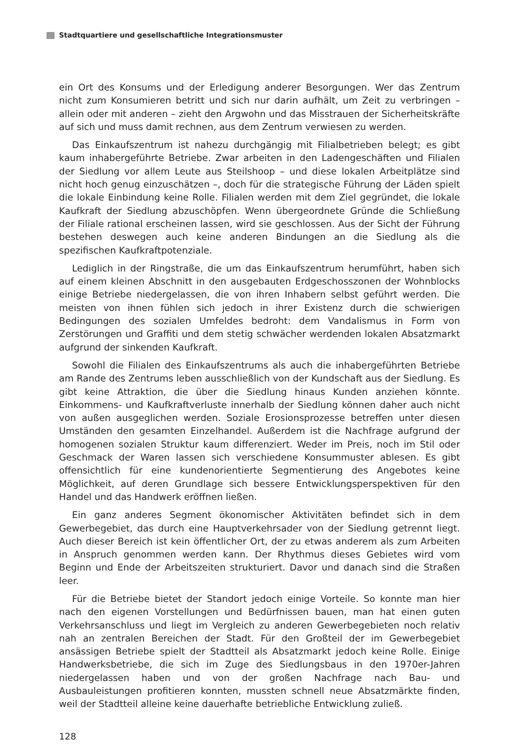Stadtquartiere und gesellschaftliche Integrationsmuster
ein Ort des Konsums und der Erledigung anderer Besorgungen. Wer das Zentrum nicht zum Konsumieren betritt und sich nur darin aufhält, um Zeit zu verbringen – allein oder mit anderen – zieht den Argwohn und das Misstrauen der Sicherheitskräfte auf sich und muss damit rechnen, aus dem Zentrum verwiesen zu werden.
Das Einkaufszentrum ist nahezu durchgängig mit Filialbetrieben belegt; es gibt kaum inhabergeführte Betriebe. Zwar arbeiten in den Ladengeschäften und Filialen der Siedlung vor allem Leute aus Steilshoop – und diese lokalen Arbeitplätze sind nicht hoch genug einzuschätzen –, doch für die strategische Führung der Läden spielt die lokale Einbindung keine Rolle. Filialen werden mit dem Ziel gegründet, die lokale Kaufkraft der Siedlung abzuschöpfen. Wenn übergeordnete Gründe die Schließung der Filiale rational erscheinen lassen, wird sie geschlossen. Aus der Sicht der Führung bestehen deswegen auch keine anderen Bindungen an die Siedlung als die spezifischen Kaufkraftpotenziale.
Lediglich in der Ringstraße, die um das Einkaufszentrum herumführt, haben sich auf einem kleinen Abschnitt in den ausgebauten Erdgeschosszonen der Wohnblocks einige Betriebe niedergelassen, die von ihren Inhabern selbst geführt werden. Die meisten von ihnen fühlen sich jedoch in ihrer Existenz durch die schwierigen Bedingungen des sozialen Umfeldes bedroht: dem Vandalismus in Form von Zerstörungen und Graffiti und dem stetig schwächer werdenden lokalen Absatzmarkt aufgrund der sinkenden Kaufkraft.
Sowohl die Filialen des Einkaufszentrums als auch die inhabergeführten Betriebe am Rande des Zentrums leben ausschließlich von der Kundschaft aus der Siedlung. Es gibt keine Attraktion, die über die Siedlung hinaus Kunden anziehen könnte. Einkommens- und Kaufkraftverluste innerhalb der Siedlung können daher auch nicht von außen ausgeglichen werden. Soziale Erosionsprozesse betreffen unter diesen Umständen den gesamten Einzelhandel. Außerdem ist die Nachfrage aufgrund der homogenen sozialen Struktur kaum differenziert. Weder im Preis, noch im Stil oder Geschmack der Waren lassen sich verschiedene Konsummuster ablesen. Es gibt offensichtlich für eine kundenorientierte Segmentierung des Angebotes keine Möglichkeit, auf deren Grundlage sich bessere Entwicklungsperspektiven für den Handel und das Handwerk eröffnen ließen.
Ein ganz anderes Segment ökonomischer Aktivitäten befindet sich in dem Gewerbegebiet, das durch eine Hauptverkehrsader von der Siedlung getrennt liegt. Auch dieser Bereich ist kein öffentlicher Ort, der zu etwas anderem als zum Arbeiten in Anspruch genommen werden kann. Der Rhythmus dieses Gebietes wird vom Beginn und Ende der Arbeitszeiten strukturiert. Davor und danach sind die Straßen leer.
Für die Betriebe bietet der Standort jedoch einige Vorteile. So konnte man hier nach den eigenen Vorstellungen und Bedürfnissen bauen, man hat einen guten Verkehrsanschluss und liegt im Vergleich zu anderen Gewerbegebieten noch relativ nah an zentralen Bereichen der Stadt. Für den Großteil der im Gewerbegebiet ansässigen Betriebe spielt der Stadtteil als Absatzmarkt jedoch keine Rolle. Einige Handwerksbetriebe, die sich im Zuge des Siedlungsbaus in den 1970er-Jahren niedergelassen haben und von der großen Nachfrage nach Bau- und Ausbauleistungen profitieren konnten, mussten schnell neue Absatzmärkte finden, weil der Stadtteil alleine keine dauerhafte betriebliche Entwicklung zuließ.
128